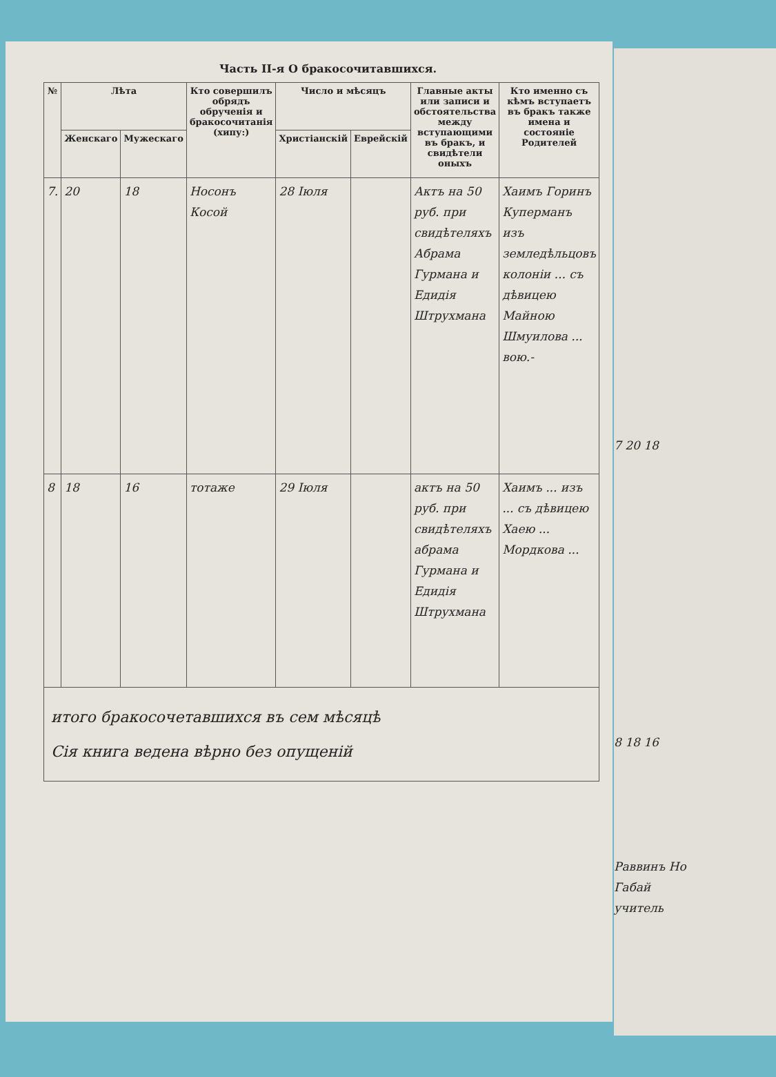Часть II-я О бракосочитавшихся.
| № | Лѣта | | Кто совершилъ обрядъ обрученія и бракосочитанія (хипу:) | Число и мѣсяцъ | | Главные акты или записи и обстоятельства между вступающими въ бракъ, и свидѣтели оныхъ | Кто именно съ кѣмъ вступаетъ въ бракъ также имена и состояніе Родителей |
| --- | --- | --- | --- | --- | --- | --- | --- |
| | Женскаго | Мужескаго | | Христіанскій | Еврейскій | | |
| 7. | 20 | 18 | Носонъ Косой | 28 Іюля | | Актъ на 50 руб. при свидѣтеляхъ Абрама Гурмана и Едидія Штрухмана | Хаимъ Горинъ Куперманъ изъ земледѣльцовъ колоніи ... съ дѣвицею Майною Шмуилова ... вою.- |
| 8 | 18 | 16 | тотаже | 29 Іюля | | актъ на 50 руб. при свидѣтеляхъ абрама Гурмана и Едидія Штрухмана | Хаимъ ... изъ ... съ дѣвицею Хаею ... Мордкова ... |
| итого бракосочетавшихся въ сем мѣсяцѣ Сія книга ведена вѣрно без опущеній | | | | | | | |
7 20 18
8 18 16
Раввинъ Но
Габай
учитель